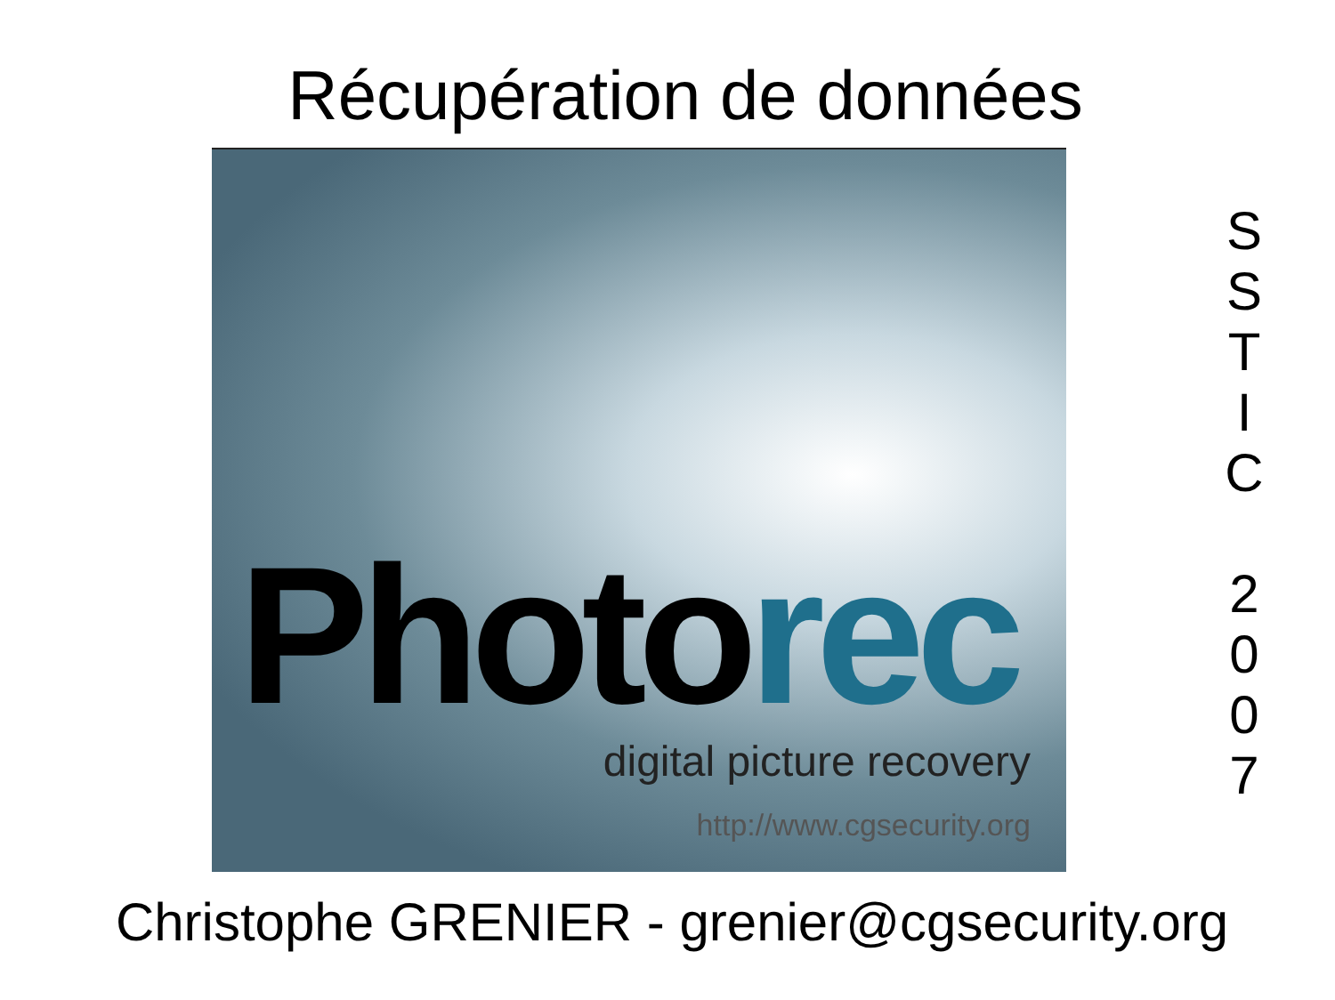Récupération de données
Photorec
digital picture recovery
http://www.cgsecurity.org
S
S
T
I
C
2
0
0
7
Christophe GRENIER - grenier@cgsecurity.org